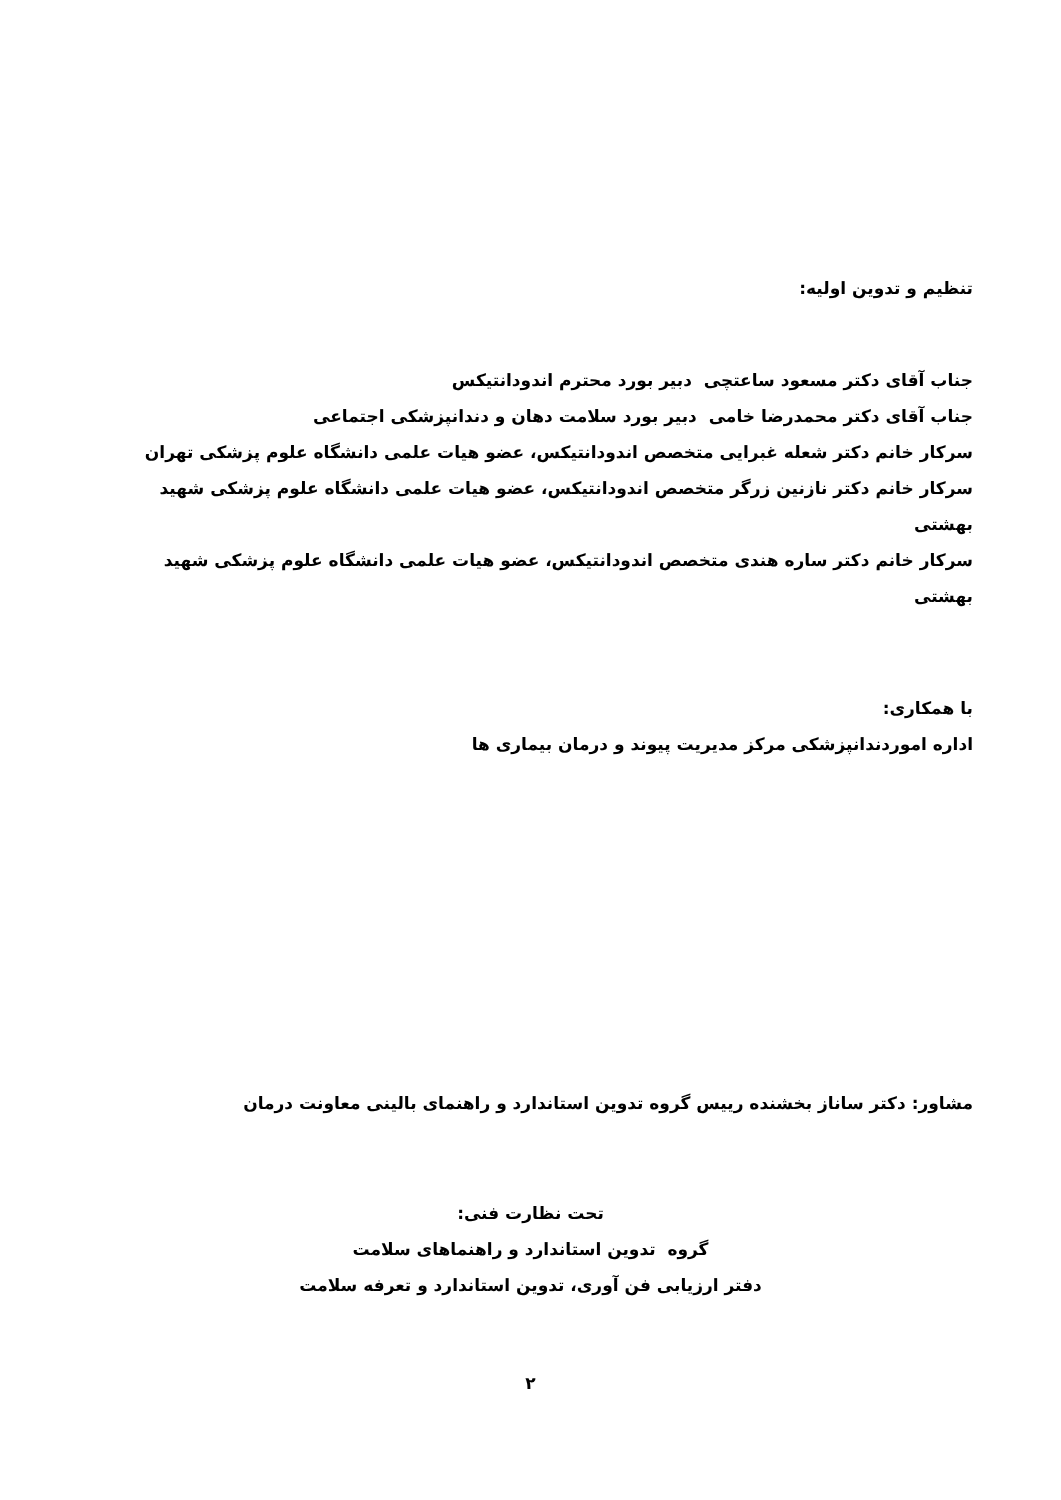تنظیم و تدوین اولیه:
جناب آقای دکتر مسعود ساعتچی دبیر بورد محترم اندودانتیکس
جناب آقای دکتر محمدرضا خامی دبیر بورد سلامت دهان و دندانپزشکی اجتماعی
سرکار خانم دکتر شعله غبرایی متخصص اندودانتیکس، عضو هیات علمی دانشگاه علوم پزشکی تهران
سرکار خانم دکتر نازنین زرگر متخصص اندودانتیکس، عضو هیات علمی دانشگاه علوم پزشکی شهید بهشتی
سرکار خانم دکتر ساره هندی متخصص اندودانتیکس، عضو هیات علمی دانشگاه علوم پزشکی شهید بهشتی
با همکاری:
اداره اموردندانپزشکی مرکز مدیریت پیوند و درمان بیماری ها
مشاور: دکتر ساناز بخشنده رییس گروه تدوین استاندارد و راهنمای بالینی معاونت درمان
تحت نظارت فنی:
گروه تدوین استاندارد و راهنماهای سلامت
دفتر ارزیابی فن آوری، تدوین استاندارد و تعرفه سلامت
۲